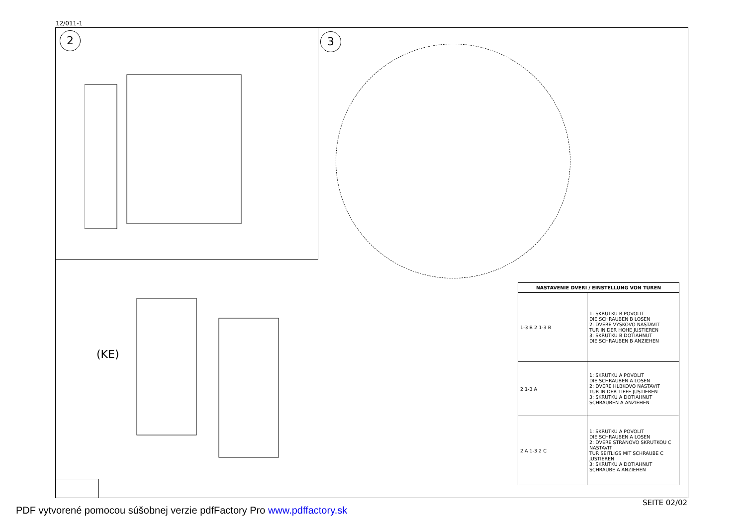12/011-1
2 3
(KE)
| NASTAVENIE DVERI / EINSTELLUNG VON TUREN | |
| --- | --- |
| 1-3 B 2 1-3 B | 1: SKRUTKU B POVOLIT DIE SCHRAUBEN B LOSEN 2: DVERE VYSKOVO NASTAVIT TUR IN DER HOHE JUSTIEREN 3: SKRUTKU B DOTIAHNUT DIE SCHRAUBEN B ANZIEHEN |
| 2 1-3 A | 1: SKRUTKU A POVOLIT DIE SCHRAUBEN A LOSEN 2: DVERE HLBKOVO NASTAVIT TUR IN DER TIEFE JUSTIEREN 3: SKRUTKU A DOTIAHNUT SCHRAUBEN A ANZIEHEN |
| 2 A 1-3 2 C | 1: SKRUTKU A POVOLIT DIE SCHRAUBEN A LOSEN 2: DVERE STRANOVO SKRUTKOU C NASTAVIT TUR SEITLIGS MIT SCHRAUBE C JUSTIEREN 3: SKRUTKU A DOTIAHNUT SCHRAUBE A ANZIEHEN |
SEITE 02/02
PDF vytvorené pomocou súšobnej verzie pdfFactory Pro www.pdffactory.sk